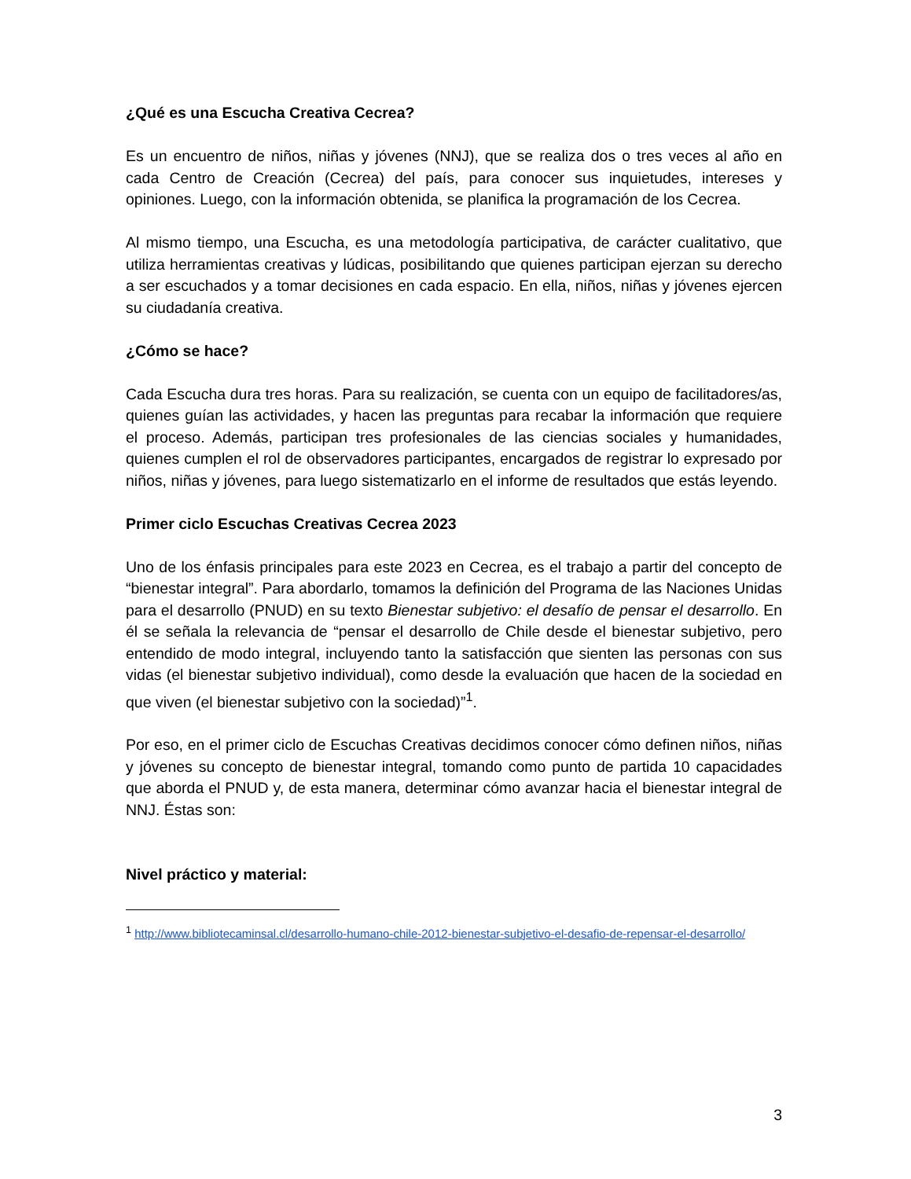¿Qué es una Escucha Creativa Cecrea?
Es un encuentro de niños, niñas y jóvenes (NNJ), que se realiza dos o tres veces al año en cada Centro de Creación (Cecrea) del país, para conocer sus inquietudes, intereses y opiniones. Luego, con la información obtenida, se planifica la programación de los Cecrea.
Al mismo tiempo, una Escucha, es una metodología participativa, de carácter cualitativo, que utiliza herramientas creativas y lúdicas, posibilitando que quienes participan ejerzan su derecho a ser escuchados y a tomar decisiones en cada espacio. En ella, niños, niñas y jóvenes ejercen su ciudadanía creativa.
¿Cómo se hace?
Cada Escucha dura tres horas. Para su realización, se cuenta con un equipo de facilitadores/as, quienes guían las actividades, y hacen las preguntas para recabar la información que requiere el proceso. Además, participan tres profesionales de las ciencias sociales y humanidades, quienes cumplen el rol de observadores participantes, encargados de registrar lo expresado por niños, niñas y jóvenes, para luego sistematizarlo en el informe de resultados que estás leyendo.
Primer ciclo Escuchas Creativas Cecrea 2023
Uno de los énfasis principales para este 2023 en Cecrea, es el trabajo a partir del concepto de “bienestar integral”. Para abordarlo, tomamos la definición del Programa de las Naciones Unidas para el desarrollo (PNUD) en su texto Bienestar subjetivo: el desafío de pensar el desarrollo. En él se señala la relevancia de “pensar el desarrollo de Chile desde el bienestar subjetivo, pero entendido de modo integral, incluyendo tanto la satisfacción que sienten las personas con sus vidas (el bienestar subjetivo individual), como desde la evaluación que hacen de la sociedad en que viven (el bienestar subjetivo con la sociedad)”<sup>1</sup>.
Por eso, en el primer ciclo de Escuchas Creativas decidimos conocer cómo definen niños, niñas y jóvenes su concepto de bienestar integral, tomando como punto de partida 10 capacidades que aborda el PNUD y, de esta manera, determinar cómo avanzar hacia el bienestar integral de NNJ. Éstas son:
Nivel práctico y material:
<sup>1</sup> http://www.bibliotecaminsal.cl/desarrollo-humano-chile-2012-bienestar-subjetivo-el-desafio-de-repensar-el-desarrollo/
3